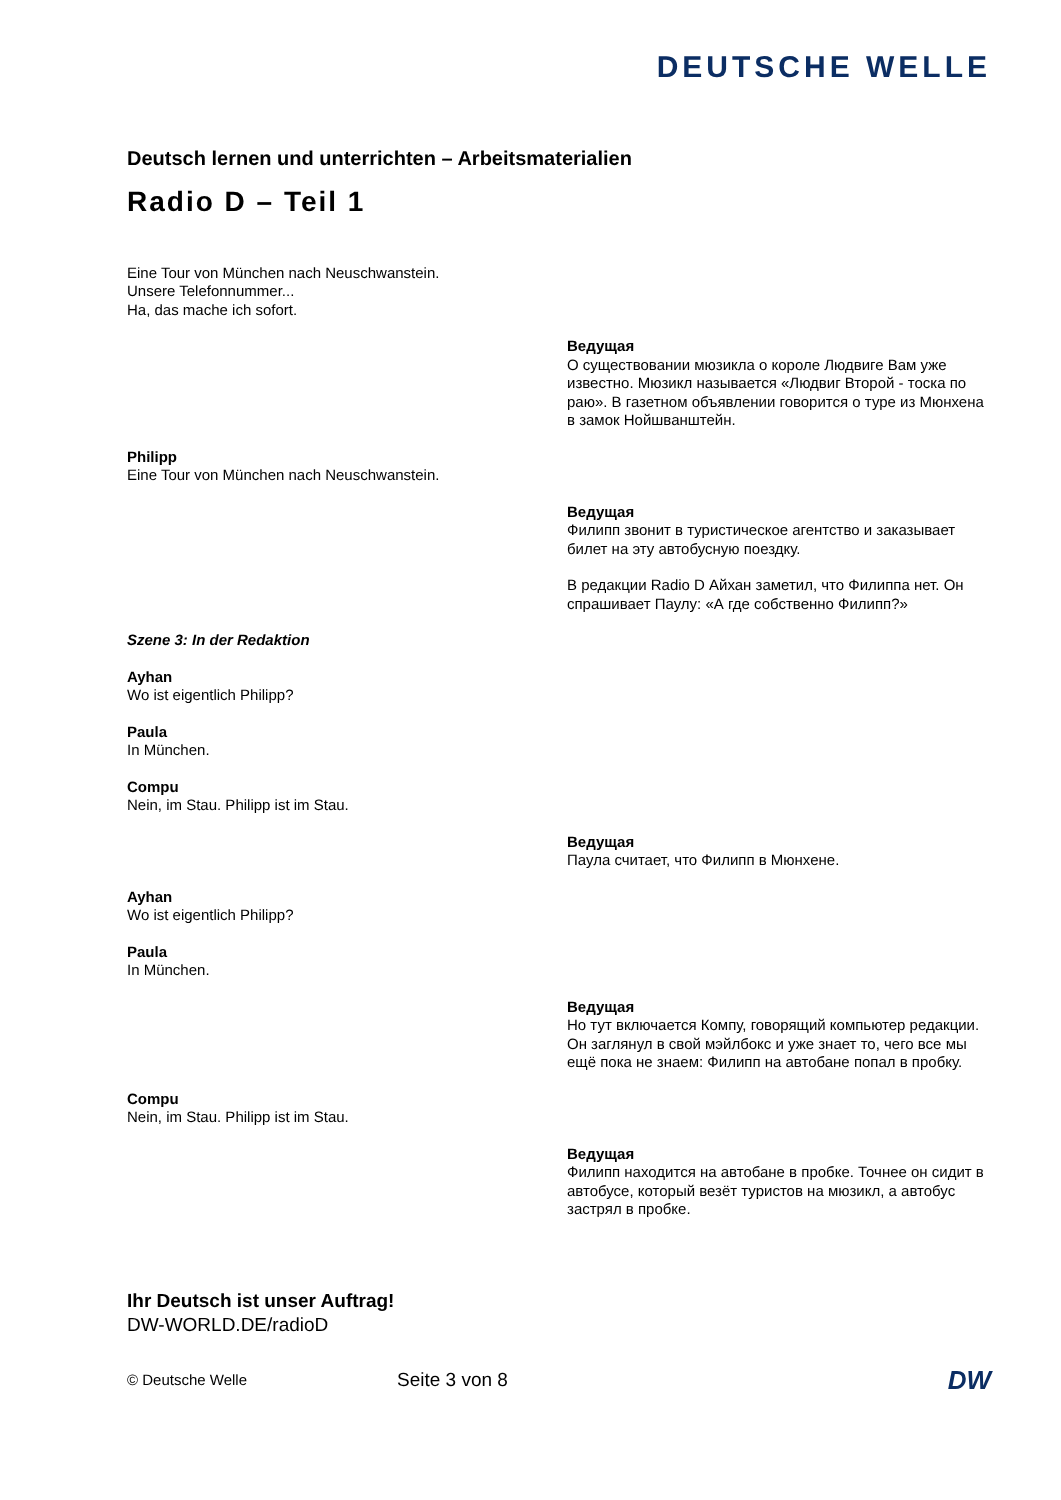DEUTSCHE WELLE
Deutsch lernen und unterrichten – Arbeitsmaterialien
Radio D – Teil 1
Eine Tour von München nach Neuschwanstein.
Unsere Telefonnummer...
Ha, das mache ich sofort.
Ведущая
О существовании мюзикла о короле Людвиге Вам уже известно. Мюзикл называется «Людвиг Второй - тоска по раю». В газетном объявлении говорится о туре из Мюнхена в замок Нойшванштейн.
Philipp
Eine Tour von München nach Neuschwanstein.
Ведущая
Филипп звонит в туристическое агентство и заказывает билет на эту автобусную поездку.
В редакции Radio D Айхан заметил, что Филиппа нет. Он спрашивает Паулу: «А где собственно Филипп?»
Szene 3: In der Redaktion
Ayhan
Wo ist eigentlich Philipp?
Paula
In München.
Compu
Nein, im Stau. Philipp ist im Stau.
Ведущая
Паула считает, что Филипп в Мюнхене.
Ayhan
Wo ist eigentlich Philipp?
Paula
In München.
Ведущая
Но тут включается Компу, говорящий компьютер редакции. Он заглянул в свой мэйлбокс и уже знает то, чего все мы ещё пока не знаем: Филипп на автобане попал в пробку.
Compu
Nein, im Stau. Philipp ist im Stau.
Ведущая
Филипп находится на автобане в пробке. Точнее он сидит в автобусе, который везёт туристов на мюзикл, а автобус застрял в пробке.
Ihr Deutsch ist unser Auftrag!
DW-WORLD.DE/radioD
© Deutsche Welle
Seite 3 von 8
DW